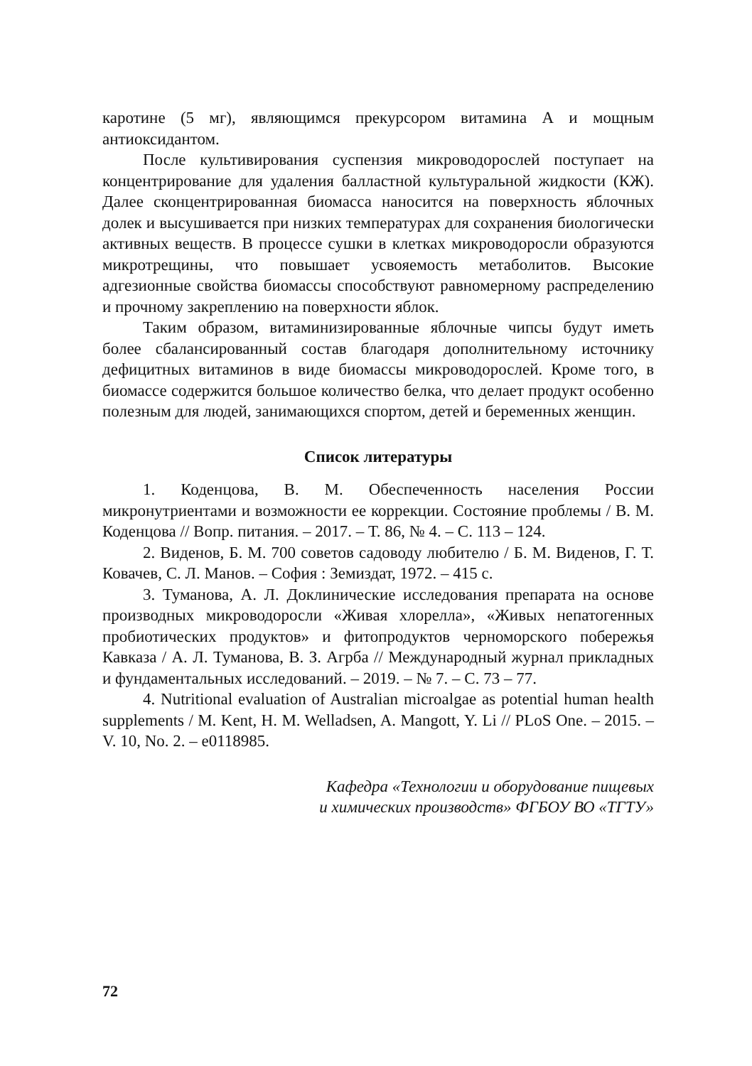каротине (5 мг), являющимся прекурсором витамина А и мощным антиоксидантом.
После культивирования суспензия микроводорослей поступает на концентрирование для удаления балластной культуральной жидкости (КЖ). Далее сконцентрированная биомасса наносится на поверхность яблочных долек и высушивается при низких температурах для сохранения биологически активных веществ. В процессе сушки в клетках микроводоросли образуются микротрещины, что повышает усвояемость метаболитов. Высокие адгезионные свойства биомассы способствуют равномерному распределению и прочному закреплению на поверхности яблок.
Таким образом, витаминизированные яблочные чипсы будут иметь более сбалансированный состав благодаря дополнительному источнику дефицитных витаминов в виде биомассы микроводорослей. Кроме того, в биомассе содержится большое количество белка, что делает продукт особенно полезным для людей, занимающихся спортом, детей и беременных женщин.
Список литературы
1. Коденцова, В. М. Обеспеченность населения России микронутриентами и возможности ее коррекции. Состояние проблемы / В. М. Коденцова // Вопр. питания. – 2017. – Т. 86, № 4. – С. 113 – 124.
2. Виденов, Б. М. 700 советов садоводу любителю / Б. М. Виденов, Г. Т. Ковачев, С. Л. Манов. – София : Земиздат, 1972. – 415 с.
3. Туманова, А. Л. Доклинические исследования препарата на основе производных микроводоросли «Живая хлорелла», «Живых непатогенных пробиотических продуктов» и фитопродуктов черноморского побережья Кавказа / А. Л. Туманова, В. З. Агрба // Международный журнал прикладных и фундаментальных исследований. – 2019. – № 7. – С. 73 – 77.
4. Nutritional evaluation of Australian microalgae as potential human health supplements / M. Kent, H. M. Welladsen, A. Mangott, Y. Li // PLoS One. – 2015. – V. 10, No. 2. – e0118985.
Кафедра «Технологии и оборудование пищевых
и химических производств» ФГБОУ ВО «ТГТУ»
72